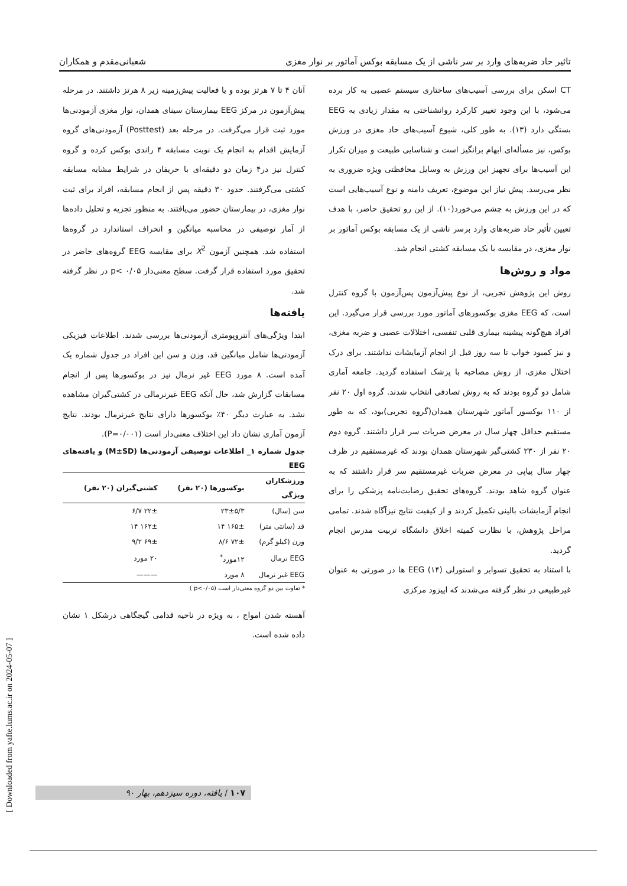تاثیر حاد ضربه‌های وارد بر سر ناشی از یک مسابقه بوکس آماتور بر نوار مغزی شعبانی‌مقدم و همکاران
CT اسکن برای بررسی آسیب‌های ساختاری سیستم عصبی به کار برده می‌شود، با این وجود تغییر کارکرد روانشناختی به مقدار زیادی به EEG بستگی دارد (۱۳). به طور کلی، شیوع آسیب‌های حاد مغزی در ورزش بوکس، نیز مسأله‌ای ابهام برانگیز است و شناسایی طبیعت و میزان تکرار این آسیب‌ها برای تجهیز این ورزش به وسایل محافظتی ویژه ضروری به نظر می‌رسد. پیش نیاز این موضوع، تعریف دامنه و نوع آسیب‌هایی است که در این ورزش به چشم می‌خورد(۱۰). از این رو تحقیق حاضر، با هدف تعیین تأثیر حاد ضربه‌های وارد برسر ناشی از یک مسابقه بوکس آماتور بر نوار مغزی، در مقایسه با یک مسابقه کشتی انجام شد.
مواد و روش‌ها
روش این پژوهش تجربی، از نوع پیش‌آزمون پس‌آزمون با گروه کنترل است، که EEG مغزی بوکسورهای آماتور مورد بررسی قرار می‌گیرد. این افراد هیچ‌گونه پیشینه بیماری قلبی تنفسی، اختلالات عصبی و ضربه مغزی، و نیز کمبود خواب تا سه روز قبل از انجام آزمایشات نداشتند. برای درک اختلال مغزی، از روش مصاحبه با پزشک استفاده گردید. جامعه آماری شامل دو گروه بودند که به روش تصادفی انتخاب شدند. گروه اول ۲۰ نفر از ۱۱۰ بوکسور آماتور شهرستان همدان(گروه تجربی)بود، که به طور مستقیم حداقل چهار سال در معرض ضربات سر قرار داشتند. گروه دوم ۲۰ نفر از ۲۳۰ کشتی‌گیر شهرستان همدان بودند که غیرمستقیم در ظرف چهار سال پیاپی در معرض ضربات غیرمستقیم سر قرار داشتند که به عنوان گروه شاهد بودند. گروه‌های تحقیق رضایت‌نامه پزشکی را برای انجام آزمایشات بالینی تکمیل کردند و از کیفیت نتایج نیزآگاه شدند. تمامی مراحل پژوهش، با نظارت کمیته اخلاق دانشگاه تربیت مدرس انجام گردید.
با استناد به تحقیق تسوایر و استورلی (۱۴) EEG ها در صورتی به عنوان غیرطبیعی در نظر گرفته می‌شدند که اپیزود مرکزی
آنان ۴ تا ۷ هرتز بوده و یا فعالیت پیش‌زمینه زیر ۸ هرتز داشتند. در مرحله پیش‌آزمون در مرکز EEG بیمارستان سینای همدان، نوار مغزی آزمودنی‌ها مورد ثبت قرار می‌گرفت. در مرحله بعد (Posttest) آزمودنی‌های گروه آزمایش اقدام به انجام یک نوبت مسابقه ۴ راندی بوکس کرده و گروه کنترل نیز در۴ زمان دو دقیقه‌ای با حریفان در شرایط مشابه مسابقه کشتی می‌گرفتند. حدود ۳۰ دقیقه پس از انجام مسابقه، افراد برای ثبت نوار مغزی، در بیمارستان حضور می‌یافتند. به منظور تجزیه و تحلیل داده‌ها از آمار توصیفی در محاسبه میانگین و انحراف استاندارد در گروه‌ها استفاده شد. همچنین آزمون X<sup>2</sup> برای مقایسه EEG گروه‌های حاضر در تحقیق مورد استفاده قرار گرفت. سطح معنی‌دار p< ۰/۰۵ در نظر گرفته شد.
یافته‌ها
ابتدا ویژگی‌های آنتروپومتری آزمودنی‌ها بررسی شدند. اطلاعات فیزیکی آزمودنی‌ها شامل میانگین قد، وزن و سن این افراد در جدول شماره یک آمده است. ۸ مورد EEG غیر نرمال نیز در بوکسورها پس از انجام مسابقات گزارش شد، حال آنکه EEG غیرنرمالی در کشتی‌گیران مشاهده نشد. به عبارت دیگر ۴۰٪ بوکسورها دارای نتایج غیرنرمال بودند. نتایج آزمون آماری نشان داد این اختلاف معنی‌دار است (P=۰/۰۰۱).
جدول شماره ۱_ اطلاعات توصیفی آزمودنی‌ها (M±SD) و یافته‌های EEG
| ورزشکاران ویژگی | بوکسورها (۲۰ نفر) | کشتی‌گیران (۲۰ نفر) |
| --- | --- | --- |
| سن (سال) | ۲۳±۵/۳ | ۲۲± ۶/۷ |
| قد (سانتی متر) | ۱۶۵± ۱۴ | ۱۶۲± ۱۴ |
| وزن (کیلو گرم) | ۷۲± ۸/۶ | ۶۹± ۹/۲ |
| EEG نرمال | ۱۲مورد<sup>*</sup> | ۲۰ مورد |
| EEG غیر نرمال | ۸ مورد | ——— |
* تفاوت بین دو گروه معنی‌دار است (p<۰/۰۵ )
آهسته شدن امواج ، به ویژه در ناحیه قدامی گیجگاهی درشکل ۱ نشان داده شده است.
۱۰۷ / یافته، دوره سیزدهم، بهار ۹۰
[ Downloaded from yafte.lums.ac.ir on 2024-05-07 ]